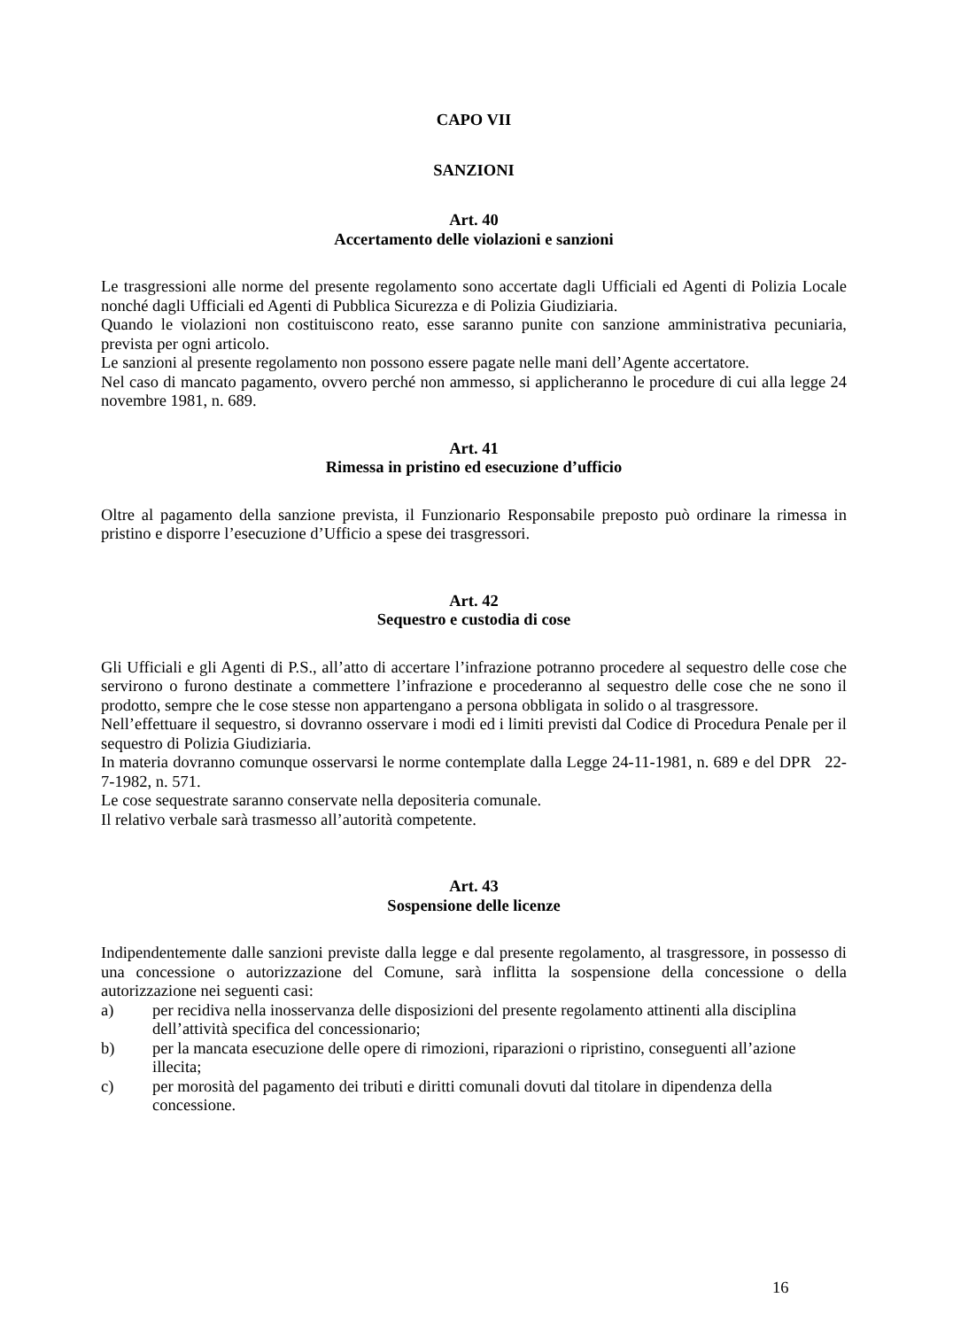CAPO VII
SANZIONI
Art. 40
Accertamento delle violazioni e sanzioni
Le trasgressioni alle norme del presente regolamento sono accertate dagli Ufficiali ed Agenti di Polizia Locale nonché dagli Ufficiali ed Agenti di Pubblica Sicurezza e di Polizia Giudiziaria.
Quando le violazioni non costituiscono reato, esse saranno punite con sanzione amministrativa pecuniaria, prevista per ogni articolo.
Le sanzioni al presente regolamento non possono essere pagate nelle mani dell’Agente accertatore.
Nel caso di mancato pagamento, ovvero perché non ammesso, si applicheranno le procedure di cui alla legge 24 novembre 1981, n. 689.
Art. 41
Rimessa in pristino ed esecuzione d’ufficio
Oltre al pagamento della sanzione prevista, il Funzionario Responsabile preposto può ordinare la rimessa in pristino e disporre l’esecuzione d’Ufficio a spese dei trasgressori.
Art. 42
Sequestro e custodia di cose
Gli Ufficiali e gli Agenti di P.S., all’atto di accertare l’infrazione potranno procedere al sequestro delle cose che servirono o furono destinate a commettere l’infrazione e procederanno al sequestro delle cose che ne sono il prodotto, sempre che le cose stesse non appartengano a persona obbligata in solido o al trasgressore.
Nell’effettuare il sequestro, si dovranno osservare i modi ed i limiti previsti dal Codice di Procedura Penale per il sequestro di Polizia Giudiziaria.
In materia dovranno comunque osservarsi le norme contemplate dalla Legge 24-11-1981, n. 689 e del DPR 22-7-1982, n. 571.
Le cose sequestrate saranno conservate nella depositeria comunale.
Il relativo verbale sarà trasmesso all’autorità competente.
Art. 43
Sospensione delle licenze
Indipendentemente dalle sanzioni previste dalla legge e dal presente regolamento, al trasgressore, in possesso di una concessione o autorizzazione del Comune, sarà inflitta la sospensione della concessione o della autorizzazione nei seguenti casi:
a) per recidiva nella inosservanza delle disposizioni del presente regolamento attinenti alla disciplina dell’attività specifica del concessionario;
b) per la mancata esecuzione delle opere di rimozioni, riparazioni o ripristino, conseguenti all’azione illecita;
c) per morosità del pagamento dei tributi e diritti comunali dovuti dal titolare in dipendenza della concessione.
16